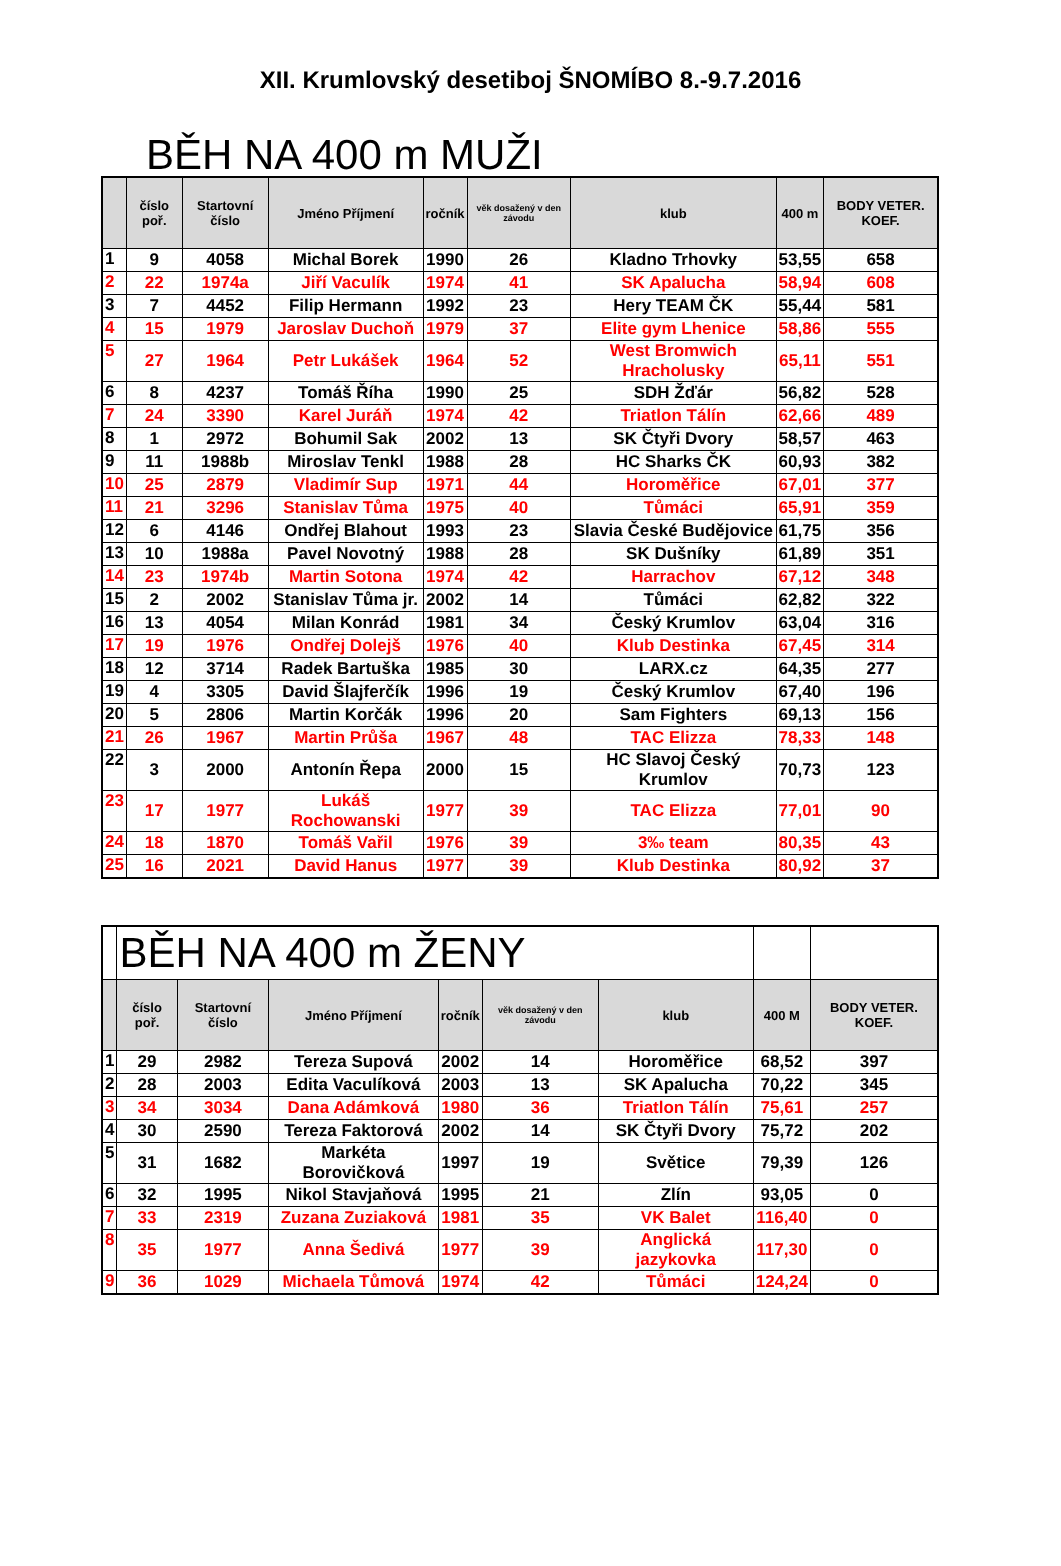XII. Krumlovský desetiboj ŠNOMÍBO 8.-9.7.2016
BĚH NA 400 m MUŽI
| | číslo poř. | Startovní číslo | Jméno Příjmení | ročník | věk dosažený v den závodu | klub | 400 m | BODY VETER. KOEF. |
| --- | --- | --- | --- | --- | --- | --- | --- | --- |
| 1 | 9 | 4058 | Michal Borek | 1990 | 26 | Kladno Trhovky | 53,55 | 658 |
| 2 | 22 | 1974a | Jiří Vaculík | 1974 | 41 | SK Apalucha | 58,94 | 608 |
| 3 | 7 | 4452 | Filip Hermann | 1992 | 23 | Hery TEAM ČK | 55,44 | 581 |
| 4 | 15 | 1979 | Jaroslav Duchoň | 1979 | 37 | Elite gym Lhenice | 58,86 | 555 |
| 5 | 27 | 1964 | Petr Lukášek | 1964 | 52 | West Bromwich Hracholusky | 65,11 | 551 |
| 6 | 8 | 4237 | Tomáš Říha | 1990 | 25 | SDH Žďár | 56,82 | 528 |
| 7 | 24 | 3390 | Karel Juráň | 1974 | 42 | Triatlon Tálín | 62,66 | 489 |
| 8 | 1 | 2972 | Bohumil Sak | 2002 | 13 | SK Čtyři Dvory | 58,57 | 463 |
| 9 | 11 | 1988b | Miroslav Tenkl | 1988 | 28 | HC Sharks ČK | 60,93 | 382 |
| 10 | 25 | 2879 | Vladimír Sup | 1971 | 44 | Horoměřice | 67,01 | 377 |
| 11 | 21 | 3296 | Stanislav Tůma | 1975 | 40 | Tůmáci | 65,91 | 359 |
| 12 | 6 | 4146 | Ondřej Blahout | 1993 | 23 | Slavia České Budějovice | 61,75 | 356 |
| 13 | 10 | 1988a | Pavel Novotný | 1988 | 28 | SK Dušníky | 61,89 | 351 |
| 14 | 23 | 1974b | Martin Sotona | 1974 | 42 | Harrachov | 67,12 | 348 |
| 15 | 2 | 2002 | Stanislav Tůma jr. | 2002 | 14 | Tůmáci | 62,82 | 322 |
| 16 | 13 | 4054 | Milan Konrád | 1981 | 34 | Český Krumlov | 63,04 | 316 |
| 17 | 19 | 1976 | Ondřej Dolejš | 1976 | 40 | Klub Destinka | 67,45 | 314 |
| 18 | 12 | 3714 | Radek Bartuška | 1985 | 30 | LARX.cz | 64,35 | 277 |
| 19 | 4 | 3305 | David Šlajferčík | 1996 | 19 | Český Krumlov | 67,40 | 196 |
| 20 | 5 | 2806 | Martin Korčák | 1996 | 20 | Sam Fighters | 69,13 | 156 |
| 21 | 26 | 1967 | Martin Průša | 1967 | 48 | TAC Elizza | 78,33 | 148 |
| 22 | 3 | 2000 | Antonín Řepa | 2000 | 15 | HC Slavoj Český Krumlov | 70,73 | 123 |
| 23 | 17 | 1977 | Lukáš Rochowanski | 1977 | 39 | TAC Elizza | 77,01 | 90 |
| 24 | 18 | 1870 | Tomáš Vařil | 1976 | 39 | 3‰ team | 80,35 | 43 |
| 25 | 16 | 2021 | David Hanus | 1977 | 39 | Klub Destinka | 80,92 | 37 |
| | BĚH NA 400 m ŽENY | | | | | | | |
| | číslo poř. | Startovní číslo | Jméno Příjmení | ročník | věk dosažený v den závodu | klub | 400 M | BODY VETER. KOEF. |
| 1 | 29 | 2982 | Tereza Supová | 2002 | 14 | Horoměřice | 68,52 | 397 |
| 2 | 28 | 2003 | Edita Vaculíková | 2003 | 13 | SK Apalucha | 70,22 | 345 |
| 3 | 34 | 3034 | Dana Adámková | 1980 | 36 | Triatlon Tálín | 75,61 | 257 |
| 4 | 30 | 2590 | Tereza Faktorová | 2002 | 14 | SK Čtyři Dvory | 75,72 | 202 |
| 5 | 31 | 1682 | Markéta Borovičková | 1997 | 19 | Světice | 79,39 | 126 |
| 6 | 32 | 1995 | Nikol Stavjaňová | 1995 | 21 | Zlín | 93,05 | 0 |
| 7 | 33 | 2319 | Zuzana Zuziaková | 1981 | 35 | VK Balet | 116,40 | 0 |
| 8 | 35 | 1977 | Anna Šedivá | 1977 | 39 | Anglická jazykovka | 117,30 | 0 |
| 9 | 36 | 1029 | Michaela Tůmová | 1974 | 42 | Tůmáci | 124,24 | 0 |